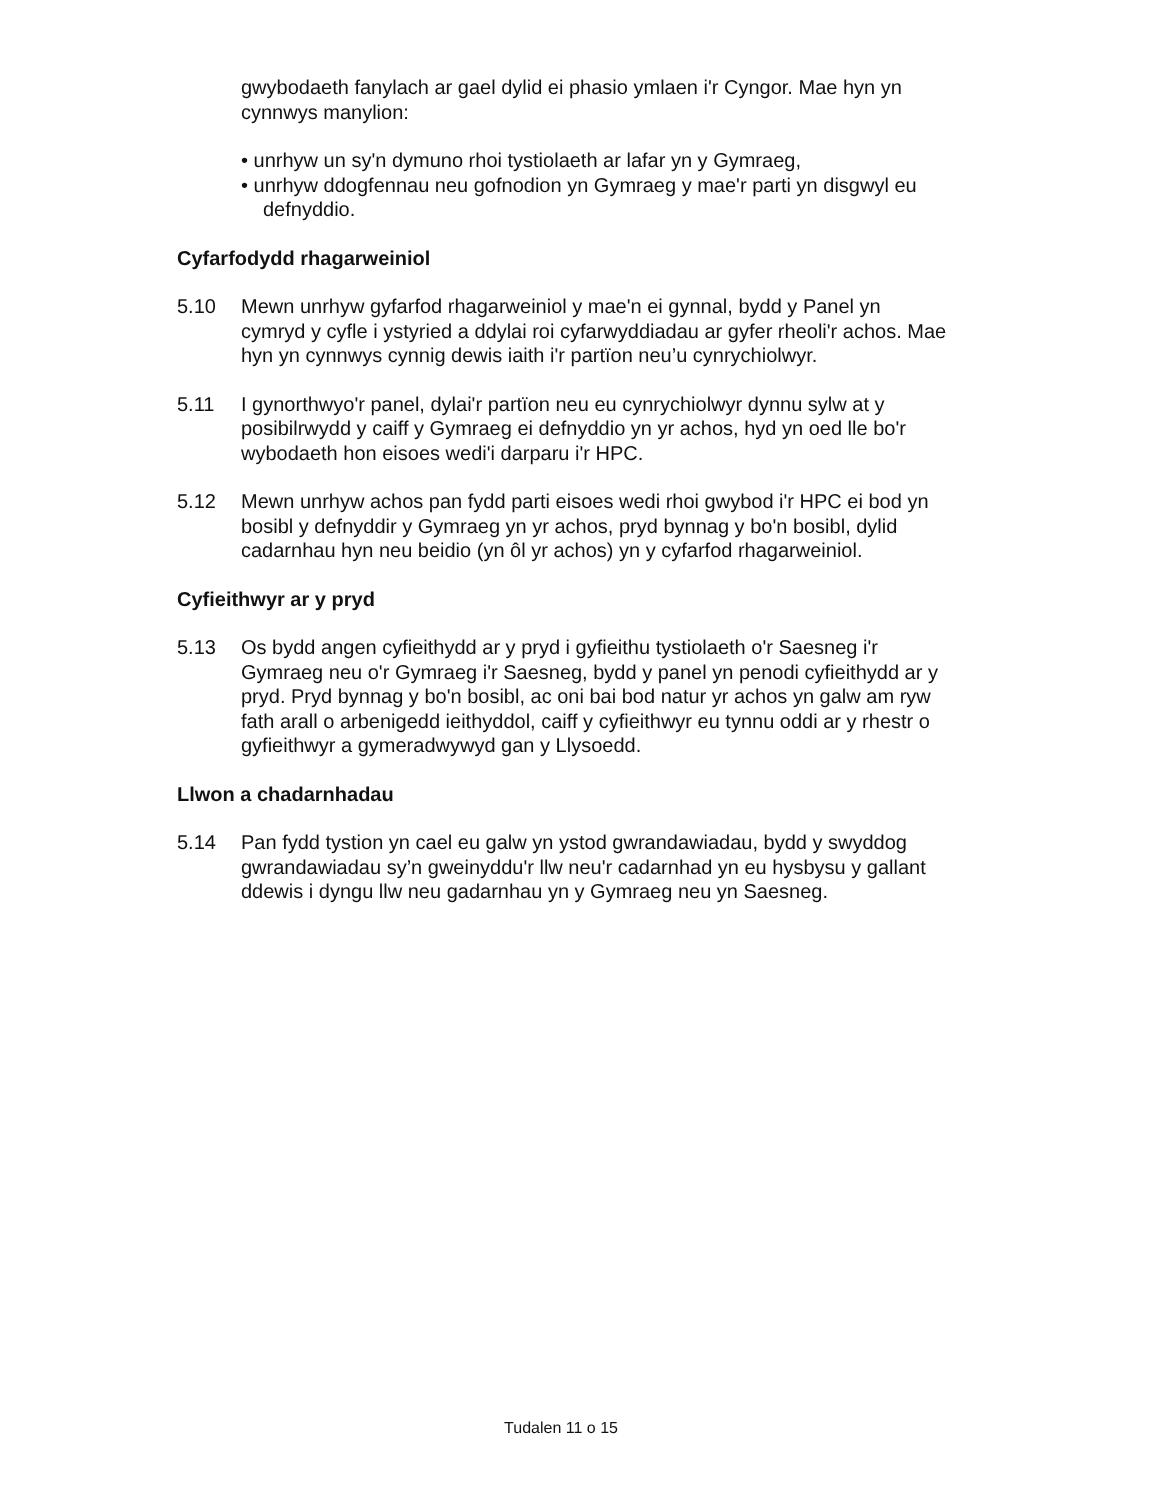gwybodaeth fanylach ar gael dylid ei phasio ymlaen i'r Cyngor. Mae hyn yn cynnwys manylion:
• unrhyw un sy'n dymuno rhoi tystiolaeth ar lafar yn y Gymraeg,
• unrhyw ddogfennau neu gofnodion yn Gymraeg y mae'r parti yn disgwyl eu defnyddio.
Cyfarfodydd rhagarweiniol
5.10 Mewn unrhyw gyfarfod rhagarweiniol y mae'n ei gynnal, bydd y Panel yn cymryd y cyfle i ystyried a ddylai roi cyfarwyddiadau ar gyfer rheoli'r achos. Mae hyn yn cynnwys cynnig dewis iaith i'r partïon neu’u cynrychiolwyr.
5.11 I gynorthwyo'r panel, dylai'r partïon neu eu cynrychiolwyr dynnu sylw at y posibilrwydd y caiff y Gymraeg ei defnyddio yn yr achos, hyd yn oed lle bo'r wybodaeth hon eisoes wedi'i darparu i'r HPC.
5.12 Mewn unrhyw achos pan fydd parti eisoes wedi rhoi gwybod i'r HPC ei bod yn bosibl y defnyddir y Gymraeg yn yr achos, pryd bynnag y bo'n bosibl, dylid cadarnhau hyn neu beidio (yn ôl yr achos) yn y cyfarfod rhagarweiniol.
Cyfieithwyr ar y pryd
5.13 Os bydd angen cyfieithydd ar y pryd i gyfieithu tystiolaeth o'r Saesneg i'r Gymraeg neu o'r Gymraeg i'r Saesneg, bydd y panel yn penodi cyfieithydd ar y pryd. Pryd bynnag y bo'n bosibl, ac oni bai bod natur yr achos yn galw am ryw fath arall o arbenigedd ieithyddol, caiff y cyfieithwyr eu tynnu oddi ar y rhestr o gyfieithwyr a gymeradwywyd gan y Llysoedd.
Llwon a chadarnhadau
5.14 Pan fydd tystion yn cael eu galw yn ystod gwrandawiadau, bydd y swyddog gwrandawiadau sy’n gweinyddu'r llw neu'r cadarnhad yn eu hysbysu y gallant ddewis i dyngu llw neu gadarnhau yn y Gymraeg neu yn Saesneg.
Tudalen 11 o 15